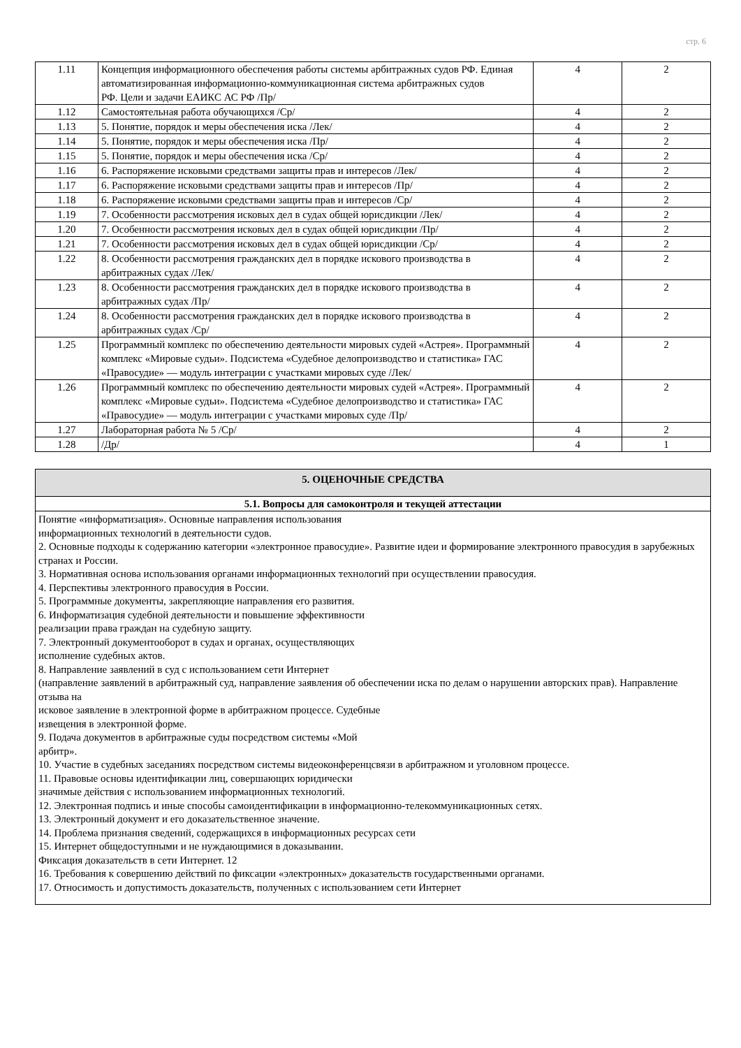стр. 6
| 1.11 | Концепция информационного обеспечения работы системы арбитражных судов РФ. Единая автоматизированная информационно-коммуникационная система арбитражных судов РФ. Цели и задачи ЕАИКС АС РФ /Пр/ | 4 | 2 |
| 1.12 | Самостоятельная работа обучающихся /Ср/ | 4 | 2 |
| 1.13 | 5. Понятие, порядок и меры обеспечения иска /Лек/ | 4 | 2 |
| 1.14 | 5. Понятие, порядок и меры обеспечения иска /Пр/ | 4 | 2 |
| 1.15 | 5. Понятие, порядок и меры обеспечения иска /Ср/ | 4 | 2 |
| 1.16 | 6. Распоряжение исковыми средствами защиты прав и интересов /Лек/ | 4 | 2 |
| 1.17 | 6. Распоряжение исковыми средствами защиты прав и интересов /Пр/ | 4 | 2 |
| 1.18 | 6. Распоряжение исковыми средствами защиты прав и интересов /Ср/ | 4 | 2 |
| 1.19 | 7. Особенности рассмотрения исковых дел в судах общей юрисдикции /Лек/ | 4 | 2 |
| 1.20 | 7. Особенности рассмотрения исковых дел в судах общей юрисдикции /Пр/ | 4 | 2 |
| 1.21 | 7. Особенности рассмотрения исковых дел в судах общей юрисдикции /Ср/ | 4 | 2 |
| 1.22 | 8. Особенности рассмотрения гражданских дел в порядке искового производства в арбитражных судах /Лек/ | 4 | 2 |
| 1.23 | 8. Особенности рассмотрения гражданских дел в порядке искового производства в арбитражных судах /Пр/ | 4 | 2 |
| 1.24 | 8. Особенности рассмотрения гражданских дел в порядке искового производства в арбитражных судах /Ср/ | 4 | 2 |
| 1.25 | Программный комплекс по обеспечению деятельности мировых судей «Астрея». Программный комплекс «Мировые судьи». Подсистема «Судебное делопроизводство и статистика» ГАС «Правосудие» — модуль интеграции с участками мировых суде /Лек/ | 4 | 2 |
| 1.26 | Программный комплекс по обеспечению деятельности мировых судей «Астрея». Программный комплекс «Мировые судьи». Подсистема «Судебное делопроизводство и статистика» ГАС «Правосудие» — модуль интеграции с участками мировых суде /Пр/ | 4 | 2 |
| 1.27 | Лабораторная работа № 5 /Ср/ | 4 | 2 |
| 1.28 | /Др/ | 4 | 1 |
| 5. ОЦЕНОЧНЫЕ СРЕДСТВА |
| 5.1. Вопросы для самоконтроля и текущей аттестации |
| Понятие «информатизация». Основные направления использования информационных технологий в деятельности судов. 2. Основные подходы к содержанию категории «электронное правосудие». Развитие идеи и формирование электронного правосудия в зарубежных странах и России. 3. Нормативная основа использования органами информационных технологий при осуществлении правосудия. 4. Перспективы электронного правосудия в России. 5. Программные документы, закрепляющие направления его развития. 6. Информатизация судебной деятельности и повышение эффективности реализации права граждан на судебную защиту. 7. Электронный документооборот в судах и органах, осуществляющих исполнение судебных актов. 8. Направление заявлений в суд с использованием сети Интернет (направление заявлений в арбитражный суд, направление заявления об обеспечении иска по делам о нарушении авторских прав). Направление отзыва на исковое заявление в электронной форме в арбитражном процессе. Судебные извещения в электронной форме. 9. Подача документов в арбитражные суды посредством системы «Мой арбитр». 10. Участие в судебных заседаниях посредством системы видеоконференцсвязи в арбитражном и уголовном процессе. 11. Правовые основы идентификации лиц, совершающих юридически значимые действия с использованием информационных технологий. 12. Электронная подпись и иные способы самоидентификации в информационно-телекоммуникационных сетях. 13. Электронный документ и его доказательственное значение. 14. Проблема признания сведений, содержащихся в информационных ресурсах сети 15. Интернет общедоступными и не нуждающимися в доказывании. Фиксация доказательств в сети Интернет. 12 16. Требования к совершению действий по фиксации «электронных» доказательств государственными органами. 17. Относимость и допустимость доказательств, полученных с использованием сети Интернет |